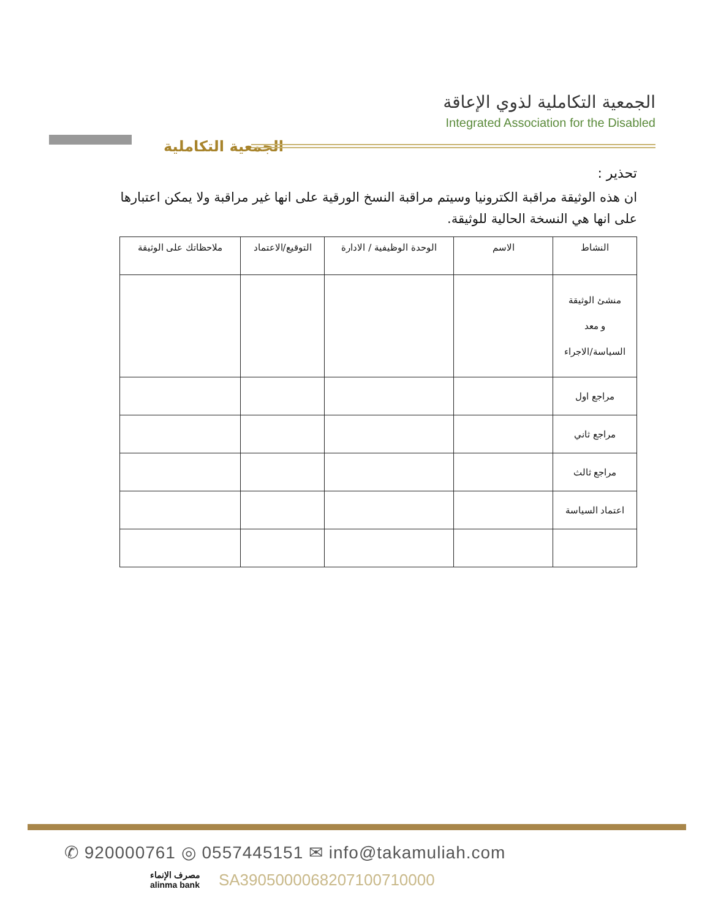الجمعية التكاملية
الجمعية التكاملية لذوي الإعاقة
Integrated Association for the Disabled
تحذير :
ان هذه الوثيقة مراقبة الكترونيا وسيتم مراقبة النسخ الورقية على انها غير مراقبة ولا يمكن اعتبارها على انها هي النسخة الحالية للوثيقة.
| النشاط | الاسم | الوحدة الوظيفية / الادارة | التوقيع/الاعتماد | ملاحظاتك على الوثيقة |
| --- | --- | --- | --- | --- |
| منشئ الوثيقة و معد السياسة/الاجراء | | | | |
| مراجع اول | | | | |
| مراجع ثاني | | | | |
| مراجع ثالث | | | | |
| اعتماد السياسة | | | | |
✆ 920000761 ◎ 0557445151 ✉ info@takamuliah.com
مصرف الإنماء
alinma bank SA3905000068207100710000